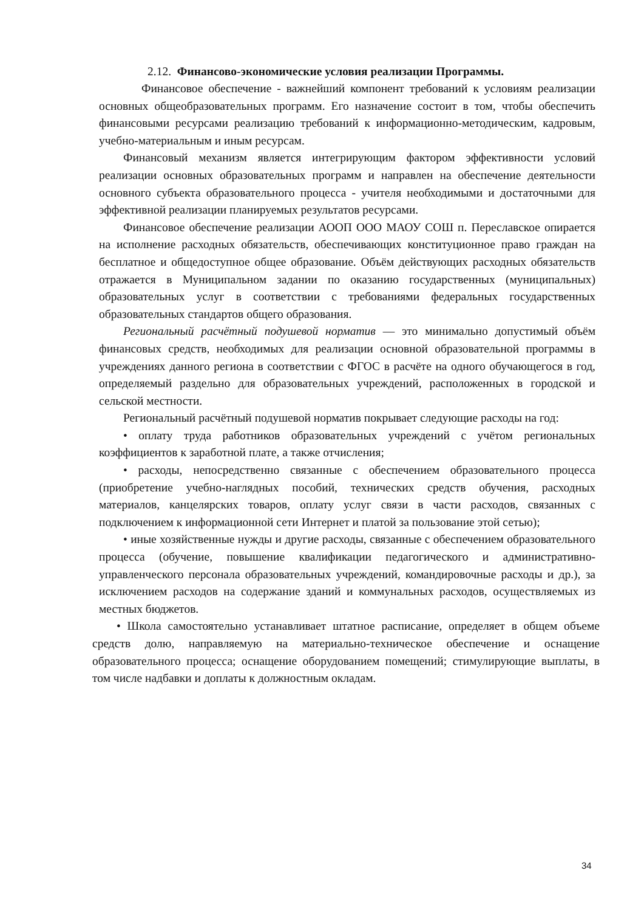2.12. Финансово-экономические условия реализации Программы.
Финансовое обеспечение - важнейший компонент требований к условиям реализации основных общеобразовательных программ. Его назначение состоит в том, чтобы обеспечить финансовыми ресурсами реализацию требований к информационно-методическим, кадровым, учебно-материальным и иным ресурсам.
Финансовый механизм является интегрирующим фактором эффективности условий реализации основных образовательных программ и направлен на обеспечение деятельности основного субъекта образовательного процесса - учителя необходимыми и достаточными для эффективной реализации планируемых результатов ресурсами.
Финансовое обеспечение реализации АООП ООО МАОУ СОШ п. Переславское опирается на исполнение расходных обязательств, обеспечивающих конституционное право граждан на бесплатное и общедоступное общее образование. Объём действующих расходных обязательств отражается в Муниципальном задании по оказанию государственных (муниципальных) образовательных услуг в соответствии с требованиями федеральных государственных образовательных стандартов общего образования.
Региональный расчётный подушевой норматив — это минимально допустимый объём финансовых средств, необходимых для реализации основной образовательной программы в учреждениях данного региона в соответствии с ФГОС в расчёте на одного обучающегося в год, определяемый раздельно для образовательных учреждений, расположенных в городской и сельской местности.
Региональный расчётный подушевой норматив покрывает следующие расходы на год:
• оплату труда работников образовательных учреждений с учётом региональных коэффициентов к заработной плате, а также отчисления;
• расходы, непосредственно связанные с обеспечением образовательного процесса (приобретение учебно-наглядных пособий, технических средств обучения, расходных материалов, канцелярских товаров, оплату услуг связи в части расходов, связанных с подключением к информационной сети Интернет и платой за пользование этой сетью);
• иные хозяйственные нужды и другие расходы, связанные с обеспечением образовательного процесса (обучение, повышение квалификации педагогического и административно-управленческого персонала образовательных учреждений, командировочные расходы и др.), за исключением расходов на содержание зданий и коммунальных расходов, осуществляемых из местных бюджетов.
• Школа самостоятельно устанавливает штатное расписание, определяет в общем объеме средств долю, направляемую на материально-техническое обеспечение и оснащение образовательного процесса; оснащение оборудованием помещений; стимулирующие выплаты, в том числе надбавки и доплаты к должностным окладам.
34